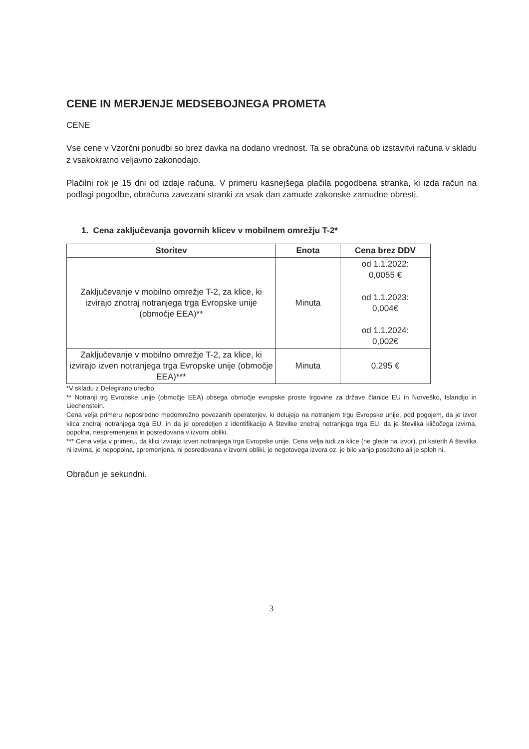CENE IN MERJENJE MEDSEBOJNEGA PROMETA
CENE
Vse cene v Vzorčni ponudbi so brez davka na dodano vrednost. Ta se obračuna ob izstavitvi računa v skladu z vsakokratno veljavno zakonodajo.
Plačilni rok je 15 dni od izdaje računa. V primeru kasnejšega plačila pogodbena stranka, ki izda račun na podlagi pogodbe, obračuna zavezani stranki za vsak dan zamude zakonske zamudne obresti.
1. Cena zaključevanja govornih klicev v mobilnem omrežju T-2*
| Storitev | Enota | Cena brez DDV |
| --- | --- | --- |
| Zaključevanje v mobilno omrežje T-2, za klice, ki izvirajo znotraj notranjega trga Evropske unije (območje EEA)** | Minuta | od 1.1.2022: 0,0055 € od 1.1.2023: 0,004€ od 1.1.2024: 0,002€ |
| Zaključevanje v mobilno omrežje T-2, za klice, ki izvirajo izven notranjega trga Evropske unije (območje EEA)*** | Minuta | 0,295 € |
*V skladu z Delegirano uredbo
** Notranji trg Evropske unije (območje EEA) obsega območje evropske proste trgovine za države članice EU in Norveško, Islandijo in Liechenstein.
Cena velja primeru neposredno medomrežno povezanih operaterjev, ki delujejo na notranjem trgu Evropske unije, pod pogojem, da je izvor klica znotraj notranjega trga EU, in da je opredeljen z identifikacijo A številke znotraj notranjega trga EU, da je številka kličočega izvirna, popolna, nespremenjena in posredovana v izvorni obliki.
*** Cena velja v primeru, da klici izvirajo izven notranjega trga Evropske unije. Cena velja tudi za klice (ne glede na izvor), pri katerih A številka ni izvirna, je nepopolna, spremenjena, ni posredovana v izvorni obliki, je negotovega izvora oz. je bilo vanjo poseženo ali je sploh ni.
Obračun je sekundni.
3